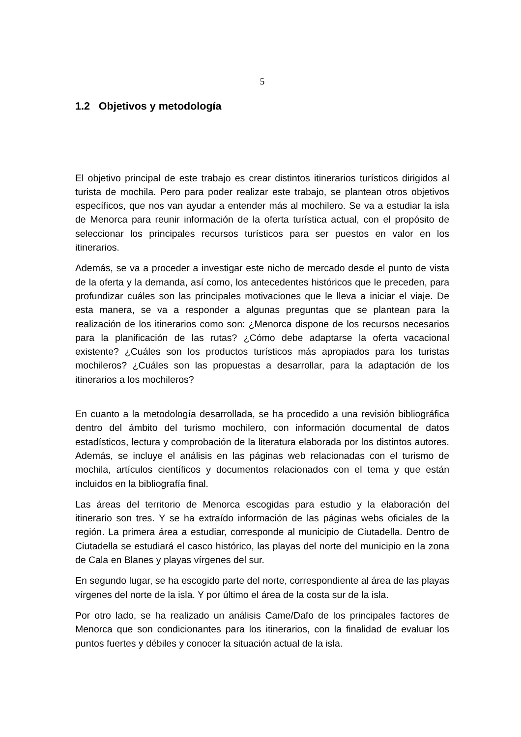5
1.2 Objetivos y metodología
El objetivo principal de este trabajo es crear distintos itinerarios turísticos dirigidos al turista de mochila. Pero para poder realizar este trabajo, se plantean otros objetivos específicos, que nos van ayudar a entender más al mochilero. Se va a estudiar la isla de Menorca para reunir información de la oferta turística actual, con el propósito de seleccionar los principales recursos turísticos para ser puestos en valor en los itinerarios.
Además, se va a proceder a investigar este nicho de mercado desde el punto de vista de la oferta y la demanda, así como, los antecedentes históricos que le preceden, para profundizar cuáles son las principales motivaciones que le lleva a iniciar el viaje. De esta manera, se va a responder a algunas preguntas que se plantean para la realización de los itinerarios como son: ¿Menorca dispone de los recursos necesarios para la planificación de las rutas? ¿Cómo debe adaptarse la oferta vacacional existente? ¿Cuáles son los productos turísticos más apropiados para los turistas mochileros? ¿Cuáles son las propuestas a desarrollar, para la adaptación de los itinerarios a los mochileros?
En cuanto a la metodología desarrollada, se ha procedido a una revisión bibliográfica dentro del ámbito del turismo mochilero, con información documental de datos estadísticos, lectura y comprobación de la literatura elaborada por los distintos autores. Además, se incluye el análisis en las páginas web relacionadas con el turismo de mochila, artículos científicos y documentos relacionados con el tema y que están incluidos en la bibliografía final.
Las áreas del territorio de Menorca escogidas para estudio y la elaboración del itinerario son tres. Y se ha extraído información de las páginas webs oficiales de la región. La primera área a estudiar, corresponde al municipio de Ciutadella. Dentro de Ciutadella se estudiará el casco histórico, las playas del norte del municipio en la zona de Cala en Blanes y playas vírgenes del sur.
En segundo lugar, se ha escogido parte del norte, correspondiente al área de las playas vírgenes del norte de la isla. Y por último el área de la costa sur de la isla.
Por otro lado, se ha realizado un análisis Came/Dafo de los principales factores de Menorca que son condicionantes para los itinerarios, con la finalidad de evaluar los puntos fuertes y débiles y conocer la situación actual de la isla.